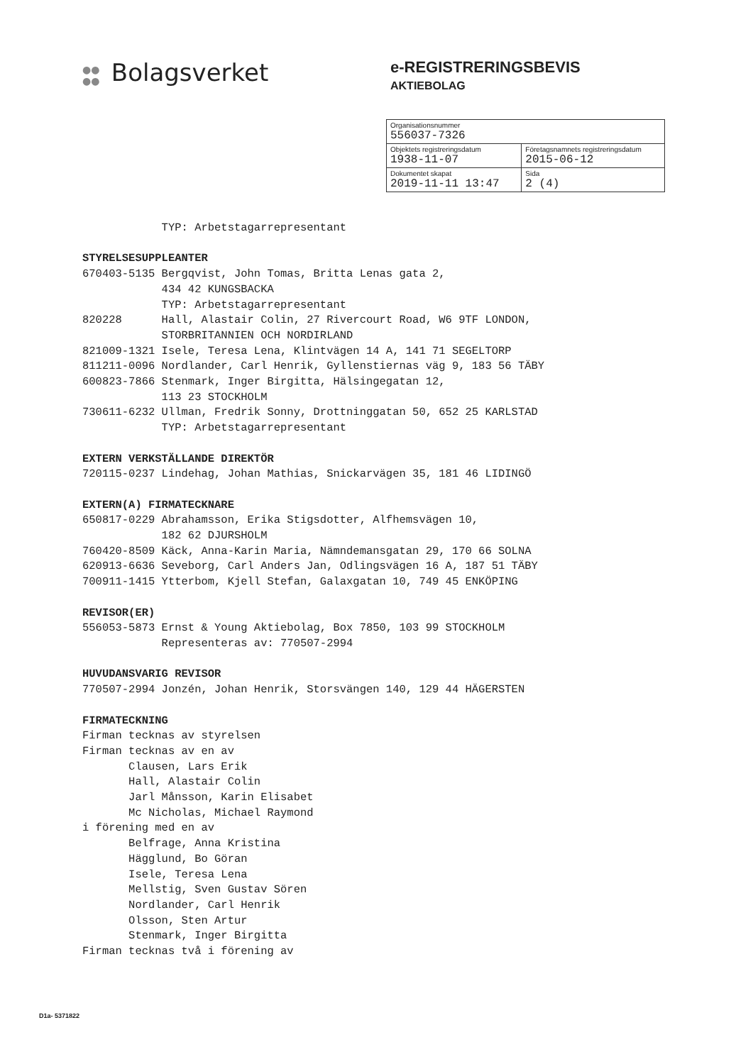●●
●● Bolagsverket
e-REGISTRERINGSBEVIS
AKTIEBOLAG
| Organisationsnummer 556037-7326 | |
| Objektets registreringsdatum 1938-11-07 | Företagsnamnets registreringsdatum 2015-06-12 |
| Dokumentet skapat 2019-11-11 13:47 | Sida 2 (4) |
TYP: Arbetstagarrepresentant STYRELSESUPPLEANTER 670403-5135 Bergqvist, John Tomas, Britta Lenas gata 2, 434 42 KUNGSBACKA TYP: Arbetstagarrepresentant 820228 Hall, Alastair Colin, 27 Rivercourt Road, W6 9TF LONDON, STORBRITANNIEN OCH NORDIRLAND 821009-1321 Isele, Teresa Lena, Klintvägen 14 A, 141 71 SEGELTORP 811211-0096 Nordlander, Carl Henrik, Gyllenstiernas väg 9, 183 56 TÄBY 600823-7866 Stenmark, Inger Birgitta, Hälsingegatan 12, 113 23 STOCKHOLM 730611-6232 Ullman, Fredrik Sonny, Drottninggatan 50, 652 25 KARLSTAD TYP: Arbetstagarrepresentant EXTERN VERKSTÄLLANDE DIREKTÖR 720115-0237 Lindehag, Johan Mathias, Snickarvägen 35, 181 46 LIDINGÖ EXTERN(A) FIRMATECKNARE 650817-0229 Abrahamsson, Erika Stigsdotter, Alfhemsvägen 10, 182 62 DJURSHOLM 760420-8509 Käck, Anna-Karin Maria, Nämndemansgatan 29, 170 66 SOLNA 620913-6636 Seveborg, Carl Anders Jan, Odlingsvägen 16 A, 187 51 TÄBY 700911-1415 Ytterbom, Kjell Stefan, Galaxgatan 10, 749 45 ENKÖPING REVISOR(ER) 556053-5873 Ernst & Young Aktiebolag, Box 7850, 103 99 STOCKHOLM Representeras av: 770507-2994 HUVUDANSVARIG REVISOR 770507-2994 Jonzén, Johan Henrik, Storsvängen 140, 129 44 HÄGERSTEN FIRMATECKNING Firman tecknas av styrelsen Firman tecknas av en av Clausen, Lars Erik Hall, Alastair Colin Jarl Månsson, Karin Elisabet Mc Nicholas, Michael Raymond i förening med en av Belfrage, Anna Kristina Hägglund, Bo Göran Isele, Teresa Lena Mellstig, Sven Gustav Sören Nordlander, Carl Henrik Olsson, Sten Artur Stenmark, Inger Birgitta Firman tecknas två i förening av
D1a- 5371822